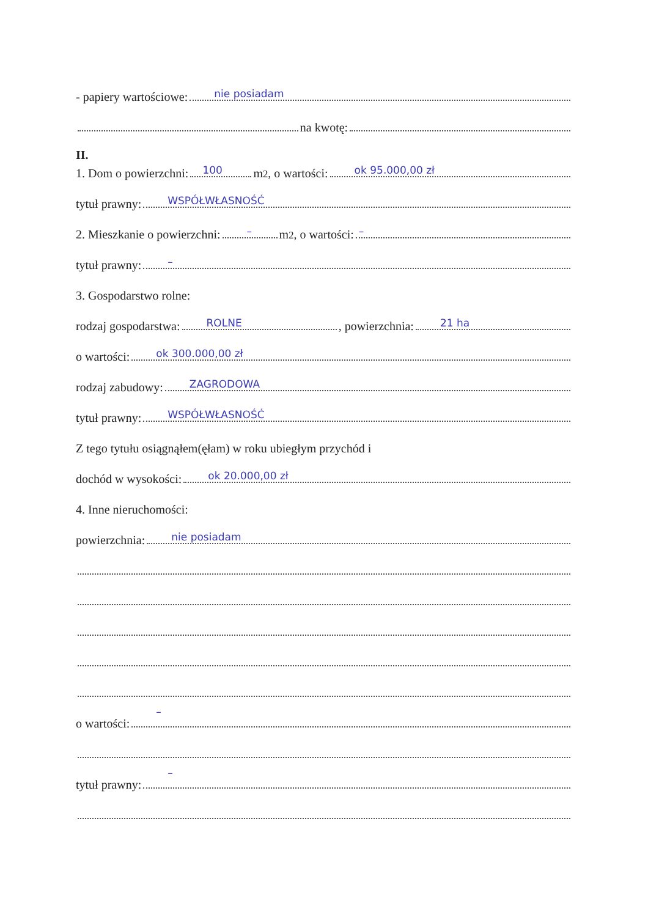- papiery wartościowe:
nie posiadam
na kwotę:
II.
1. Dom o powierzchni:
100
m<sup>2</sup>, o wartości:
ok 95.000,00 zł
tytuł prawny:
WSPÓŁWŁASNOŚĆ
2. Mieszkanie o powierzchni:
–
m<sup>2</sup>, o wartości:
–
tytuł prawny:
–
3. Gospodarstwo rolne:
rodzaj gospodarstwa:
ROLNE, powierzchnia:
21 ha
o wartości:
ok 300.000,00 zł
rodzaj zabudowy:
ZAGRODOWA
tytuł prawny:
WSPÓŁWŁASNOŚĆ
Z tego tytułu osiągnąłem(ęłam) w roku ubiegłym przychód i
dochód w wysokości:
ok 20.000,00 zł
4. Inne nieruchomości:
powierzchnia:
nie posiadam
o wartości:
–
tytuł prawny:
–